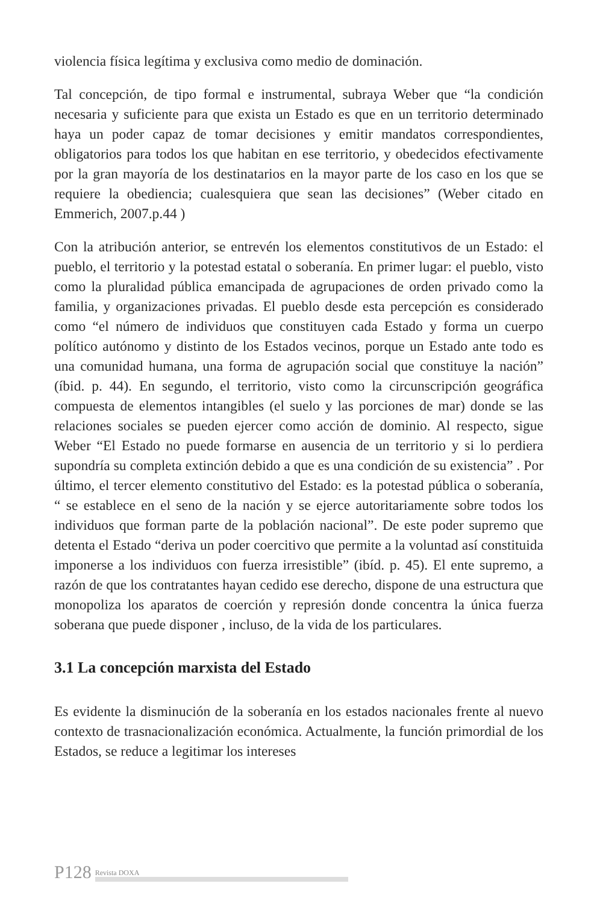violencia física legítima y exclusiva como medio de dominación.
Tal concepción, de tipo formal e instrumental, subraya Weber que “la condición necesaria y suficiente para que exista un Estado es que en un territorio determinado haya un poder capaz de tomar decisiones y emitir mandatos correspondientes, obligatorios para todos los que habitan en ese territorio, y obedecidos efectivamente por la gran mayoría de los destinatarios en la mayor parte de los caso en los que se requiere la obediencia; cualesquiera que sean las decisiones” (Weber citado en Emmerich, 2007.p.44 )
Con la atribución anterior, se entrevén los elementos constitutivos de un Estado: el pueblo, el territorio y la potestad estatal o soberanía. En primer lugar: el pueblo, visto como la pluralidad pública emancipada de agrupaciones de orden privado como la familia, y organizaciones privadas. El pueblo desde esta percepción es considerado como “el número de individuos que constituyen cada Estado y forma un cuerpo político autónomo y distinto de los Estados vecinos, porque un Estado ante todo es una comunidad humana, una forma de agrupación social que constituye la nación” (íbid. p. 44). En segundo, el territorio, visto como la circunscripción geográfica compuesta de elementos intangibles (el suelo y las porciones de mar) donde se las relaciones sociales se pueden ejercer como acción de dominio. Al respecto, sigue Weber “El Estado no puede formarse en ausencia de un territorio y si lo perdiera supondría su completa extinción debido a que es una condición de su existencia” . Por último, el tercer elemento constitutivo del Estado: es la potestad pública o soberanía, “ se establece en el seno de la nación y se ejerce autoritariamente sobre todos los individuos que forman parte de la población nacional”. De este poder supremo que detenta el Estado “deriva un poder coercitivo que permite a la voluntad así constituida imponerse a los individuos con fuerza irresistible” (ibíd. p. 45). El ente supremo, a razón de que los contratantes hayan cedido ese derecho, dispone de una estructura que monopoliza los aparatos de coerción y represión donde concentra la única fuerza soberana que puede disponer , incluso, de la vida de los particulares.
3.1 La concepción marxista del Estado
Es evidente la disminución de la soberanía en los estados nacionales frente al nuevo contexto de trasnacionalización económica. Actualmente, la función primordial de los Estados, se reduce a legitimar los intereses
P128 Revista DOXA